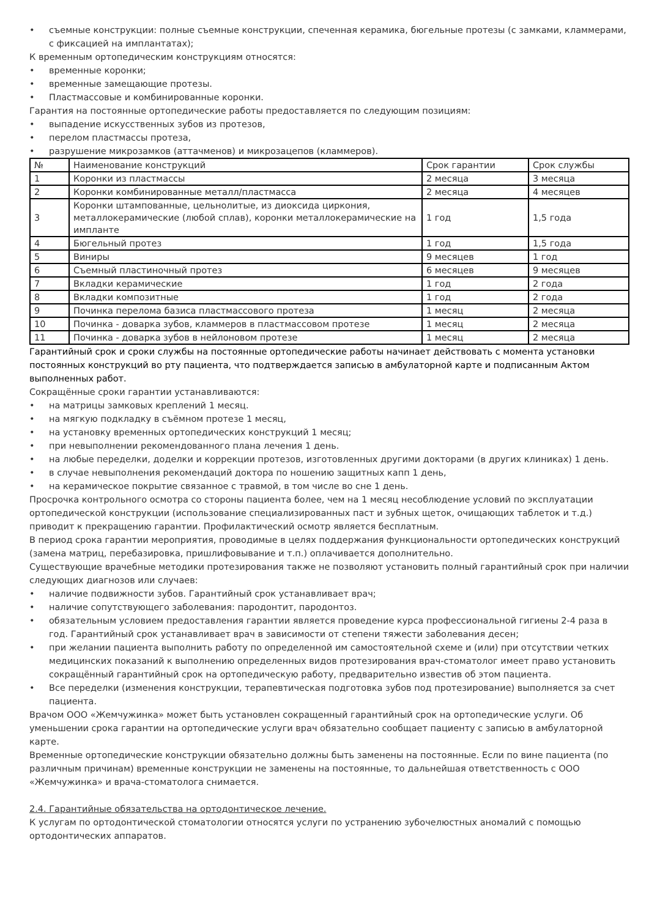• съемные конструкции: полные съемные конструкции, спеченная керамика, бюгельные протезы (с замками, кламмерами, с фиксацией на имплантатах);
К временным ортопедическим конструкциям относятся:
• временные коронки;
• временные замещающие протезы.
• Пластмассовые и комбинированные коронки.
Гарантия на постоянные ортопедические работы предоставляется по следующим позициям:
• выпадение искусственных зубов из протезов,
• перелом пластмассы протеза,
• разрушение микрозамков (аттачменов) и микрозацепов (кламмеров).
| № | Наименование конструкций | Срок гарантии | Срок службы |
| 1 | Коронки из пластмассы | 2 месяца | 3 месяца |
| 2 | Коронки комбинированные металл/пластмасса | 2 месяца | 4 месяцев |
| 3 | Коронки штампованные, цельнолитые, из диоксида циркония, металлокерамические (любой сплав), коронки металлокерамические на импланте | 1 год | 1,5 года |
| 4 | Бюгельный протез | 1 год | 1,5 года |
| 5 | Виниры | 9 месяцев | 1 год |
| 6 | Съемный пластиночный протез | 6 месяцев | 9 месяцев |
| 7 | Вкладки керамические | 1 год | 2 года |
| 8 | Вкладки композитные | 1 год | 2 года |
| 9 | Починка перелома базиса пластмассового протеза | 1 месяц | 2 месяца |
| 10 | Починка - доварка зубов, кламмеров в пластмассовом протезе | 1 месяц | 2 месяца |
| 11 | Починка - доварка зубов в нейлоновом протезе | 1 месяц | 2 месяца |
Гарантийный срок и сроки службы на постоянные ортопедические работы начинает действовать с момента установки постоянных конструкций во рту пациента, что подтверждается записью в амбулаторной карте и подписанным Актом выполненных работ.
Сокращённые сроки гарантии устанавливаются:
• на матрицы замковых креплений 1 месяц.
• на мягкую подкладку в съёмном протезе 1 месяц,
• на установку временных ортопедических конструкций 1 месяц;
• при невыполнении рекомендованного плана лечения 1 день.
• на любые переделки, доделки и коррекции протезов, изготовленных другими докторами (в других клиниках) 1 день.
• в случае невыполнения рекомендаций доктора по ношению защитных капп 1 день,
• на керамическое покрытие связанное с травмой, в том числе во сне 1 день.
Просрочка контрольного осмотра со стороны пациента более, чем на 1 месяц несоблюдение условий по эксплуатации ортопедической конструкции (использование специализированных паст и зубных щеток, очищающих таблеток и т.д.) приводит к прекращению гарантии. Профилактический осмотр является бесплатным.
В период срока гарантии мероприятия, проводимые в целях поддержания функциональности ортопедических конструкций (замена матриц, перебазировка, пришлифовывание и т.п.) оплачивается дополнительно.
Существующие врачебные методики протезирования также не позволяют установить полный гарантийный срок при наличии следующих диагнозов или случаев:
• наличие подвижности зубов. Гарантийный срок устанавливает врач;
• наличие сопутствующего заболевания: пародонтит, пародонтоз.
• обязательным условием предоставления гарантии является проведение курса профессиональной гигиены 2-4 раза в год. Гарантийный срок устанавливает врач в зависимости от степени тяжести заболевания десен;
• при желании пациента выполнить работу по определенной им самостоятельной схеме и (или) при отсутствии четких медицинских показаний к выполнению определенных видов протезирования врач-стоматолог имеет право установить сокращённый гарантийный срок на ортопедическую работу, предварительно известив об этом пациента.
• Все переделки (изменения конструкции, терапевтическая подготовка зубов под протезирование) выполняется за счет пациента.
Врачом ООО «Жемчужинка» может быть установлен сокращенный гарантийный срок на ортопедические услуги. Об уменьшении срока гарантии на ортопедические услуги врач обязательно сообщает пациенту с записью в амбулаторной карте.
Временные ортопедические конструкции обязательно должны быть заменены на постоянные. Если по вине пациента (по различным причинам) временные конструкции не заменены на постоянные, то дальнейшая ответственность с ООО «Жемчужинка» и врача-стоматолога снимается.
2.4. Гарантийные обязательства на ортодонтическое лечение.
К услугам по ортодонтической стоматологии относятся услуги по устранению зубочелюстных аномалий с помощью ортодонтических аппаратов.